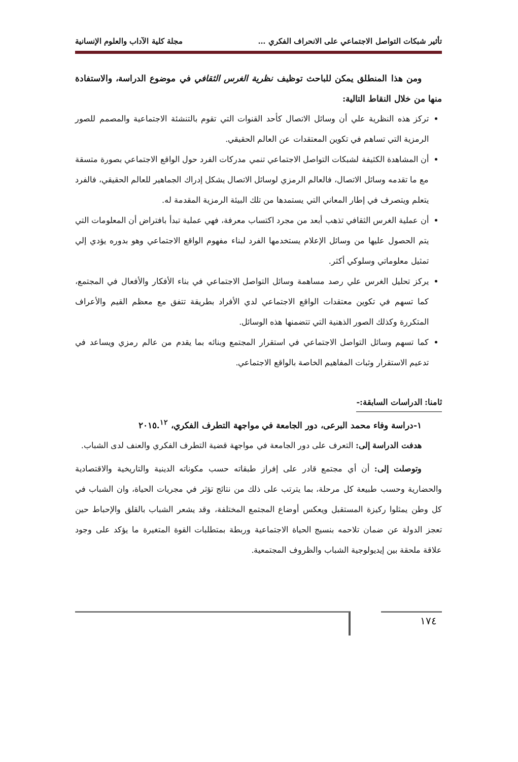تأثير شبكات التواصل الاجتماعي على الانحراف الفكري … مجلة كلية الآداب والعلوم الإنسانية
ومن هذا المنطلق يمكن للباحث توظيف نظرية الغرس الثقافي في موضوع الدراسة، والاستفادة منها من خلال النقاط التالية:
تركز هذه النظرية علي أن وسائل الاتصال كأحد القنوات التي تقوم بالتنشئة الاجتماعية والمصمم للصور الرمزية التي تساهم في تكوين المعتقدات عن العالم الحقيقي.
أن المشاهدة الكثيفة لشبكات التواصل الاجتماعي تنمي مدركات الفرد حول الواقع الاجتماعي بصورة متسقة مع ما تقدمه وسائل الاتصال، فالعالم الرمزي لوسائل الاتصال يشكل إدراك الجماهير للعالم الحقيقي، فالفرد يتعلم ويتصرف في إطار المعاني التي يستمدها من تلك البيئة الرمزية المقدمة له.
أن عملية الغرس الثقافي تذهب أبعد من مجرد اكتساب معرفة، فهي عملية تبدأ بافتراض أن المعلومات التي يتم الحصول عليها من وسائل الإعلام يستخدمها الفرد لبناء مفهوم الواقع الاجتماعي وهو بدوره يؤدي إلي تمثيل معلوماتي وسلوكي أكثر.
يركز تحليل الغرس علي رصد مساهمة وسائل التواصل الاجتماعي في بناء الأفكار والأفعال في المجتمع، كما تسهم في تكوين معتقدات الواقع الاجتماعي لدي الأفراد بطريقة تتفق مع معظم القيم والأعراف المتكررة وكذلك الصور الذهنية التي تتضمنها هذه الوسائل.
كما تسهم وسائل التواصل الاجتماعي في استقرار المجتمع وبنائه بما يقدم من عالم رمزي ويساعد في تدعيم الاستقرار وثبات المفاهيم الخاصة بالواقع الاجتماعي.
ثامنا: الدراسات السابقة:-
١-دراسة وفاء محمد البرعى، دور الجامعة في مواجهة التطرف الفكري، ٢٠١٥.<sup>١٢</sup>
هدفت الدراسة إلى: التعرف على دور الجامعة في مواجهة قضية التطرف الفكري والعنف لدى الشباب.
وتوصلت إلى: أن أي مجتمع قادر على إفراز طبقاته حسب مكوناته الدينية والتاريخية والاقتصادية والحضارية وحسب طبيعة كل مرحلة، بما يترتب على ذلك من نتائج تؤثر في مجريات الحياة، وان الشباب في كل وطن يمثلوا ركيزة المستقبل ويعكس أوضاع المجتمع المختلفة، وقد يشعر الشباب بالقلق والإحباط حين تعجز الدولة عن ضمان تلاحمه بنسيج الحياة الاجتماعية وربطة بمتطلبات القوة المتغيرة ما يؤكد على وجود علاقة ملحقة بين إيديولوجية الشباب والظروف المجتمعية.
١٧٤